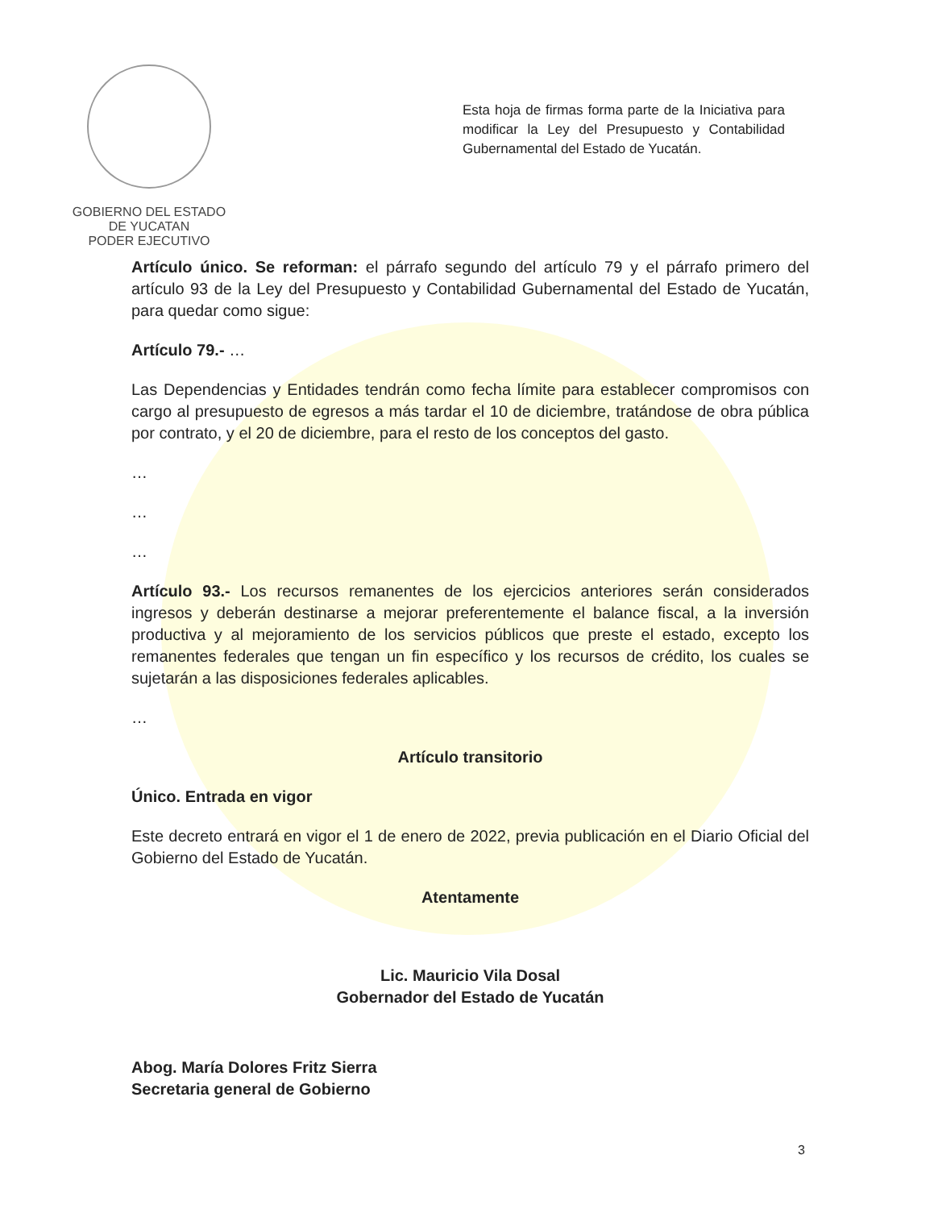GOBIERNO DEL ESTADO
DE YUCATAN
PODER EJECUTIVO
Esta hoja de firmas forma parte de la Iniciativa para modificar la Ley del Presupuesto y Contabilidad Gubernamental del Estado de Yucatán.
Artículo único. Se reforman: el párrafo segundo del artículo 79 y el párrafo primero del artículo 93 de la Ley del Presupuesto y Contabilidad Gubernamental del Estado de Yucatán, para quedar como sigue:
Artículo 79.- …
Las Dependencias y Entidades tendrán como fecha límite para establecer compromisos con cargo al presupuesto de egresos a más tardar el 10 de diciembre, tratándose de obra pública por contrato, y el 20 de diciembre, para el resto de los conceptos del gasto.
…
…
…
Artículo 93.- Los recursos remanentes de los ejercicios anteriores serán considerados ingresos y deberán destinarse a mejorar preferentemente el balance fiscal, a la inversión productiva y al mejoramiento de los servicios públicos que preste el estado, excepto los remanentes federales que tengan un fin específico y los recursos de crédito, los cuales se sujetarán a las disposiciones federales aplicables.
…
Artículo transitorio
Único. Entrada en vigor
Este decreto entrará en vigor el 1 de enero de 2022, previa publicación en el Diario Oficial del Gobierno del Estado de Yucatán.
Atentamente
Lic. Mauricio Vila Dosal
Gobernador del Estado de Yucatán
Abog. María Dolores Fritz Sierra
Secretaria general de Gobierno
3